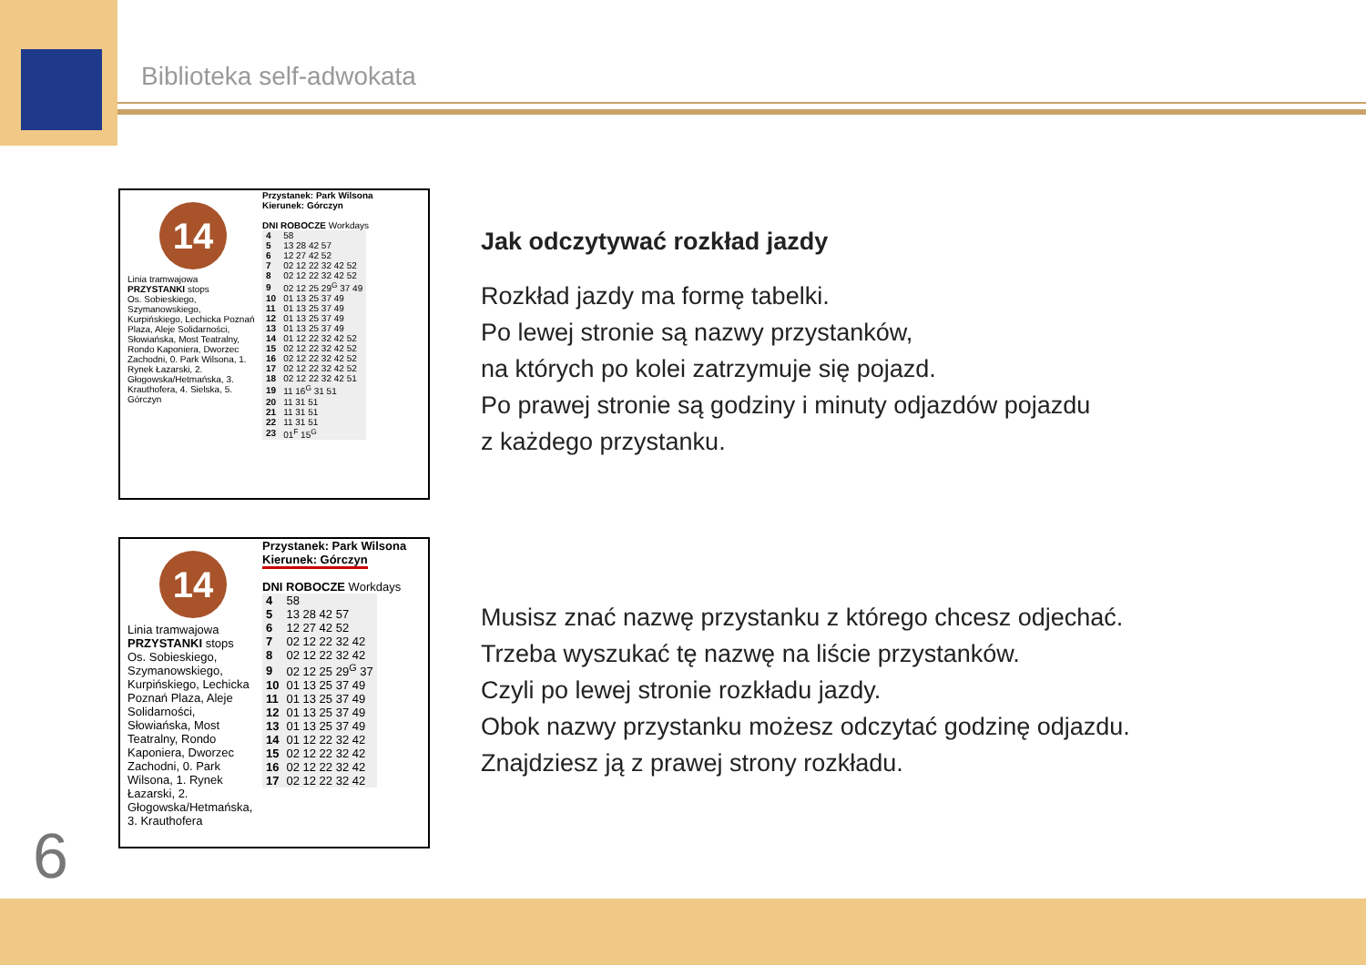Biblioteka self-adwokata
14
Linia tramwajowa
PRZYSTANKI stops
Os. Sobieskiego, Szymanowskiego, Kurpińskiego, Lechicka Poznań Plaza, Aleje Solidarności, Słowiańska, Most Teatralny, Rondo Kaponiera, Dworzec Zachodni, 0. Park Wilsona, 1. Rynek Łazarski, 2. Głogowska/Hetmańska, 3. Krauthofera, 4. Sielska, 5. Górczyn
Przystanek: Park Wilsona
Kierunek: Górczyn
DNI ROBOCZE Workdays
| 4 | 58 |
| 5 | 13 28 42 57 |
| 6 | 12 27 42 52 |
| 7 | 02 12 22 32 42 52 |
| 8 | 02 12 22 32 42 52 |
| 9 | 02 12 25 29<sup>G</sup> 37 49 |
| 10 | 01 13 25 37 49 |
| 11 | 01 13 25 37 49 |
| 12 | 01 13 25 37 49 |
| 13 | 01 13 25 37 49 |
| 14 | 01 12 22 32 42 52 |
| 15 | 02 12 22 32 42 52 |
| 16 | 02 12 22 32 42 52 |
| 17 | 02 12 22 32 42 52 |
| 18 | 02 12 22 32 42 51 |
| 19 | 11 16<sup>G</sup> 31 51 |
| 20 | 11 31 51 |
| 21 | 11 31 51 |
| 22 | 11 31 51 |
| 23 | 01<sup>F</sup> 15<sup>G</sup> |
14
Linia tramwajowa
PRZYSTANKI stops
Os. Sobieskiego, Szymanowskiego, Kurpińskiego, Lechicka Poznań Plaza, Aleje Solidarności, Słowiańska, Most Teatralny, Rondo Kaponiera, Dworzec Zachodni, 0. Park Wilsona, 1. Rynek Łazarski, 2. Głogowska/Hetmańska, 3. Krauthofera
Przystanek: Park Wilsona
Kierunek: Górczyn
DNI ROBOCZE Workdays
| 4 | 58 |
| 5 | 13 28 42 57 |
| 6 | 12 27 42 52 |
| 7 | 02 12 22 32 42 |
| 8 | 02 12 22 32 42 |
| 9 | 02 12 25 29<sup>G</sup> 37 |
| 10 | 01 13 25 37 49 |
| 11 | 01 13 25 37 49 |
| 12 | 01 13 25 37 49 |
| 13 | 01 13 25 37 49 |
| 14 | 01 12 22 32 42 |
| 15 | 02 12 22 32 42 |
| 16 | 02 12 22 32 42 |
| 17 | 02 12 22 32 42 |
Jak odczytywać rozkład jazdy
Rozkład jazdy ma formę tabelki.
Po lewej stronie są nazwy przystanków,
na których po kolei zatrzymuje się pojazd.
Po prawej stronie są godziny i minuty odjazdów pojazdu
z każdego przystanku.
Musisz znać nazwę przystanku z którego chcesz odjechać.
Trzeba wyszukać tę nazwę na liście przystanków.
Czyli po lewej stronie rozkładu jazdy.
Obok nazwy przystanku możesz odczytać godzinę odjazdu.
Znajdziesz ją z prawej strony rozkładu.
6